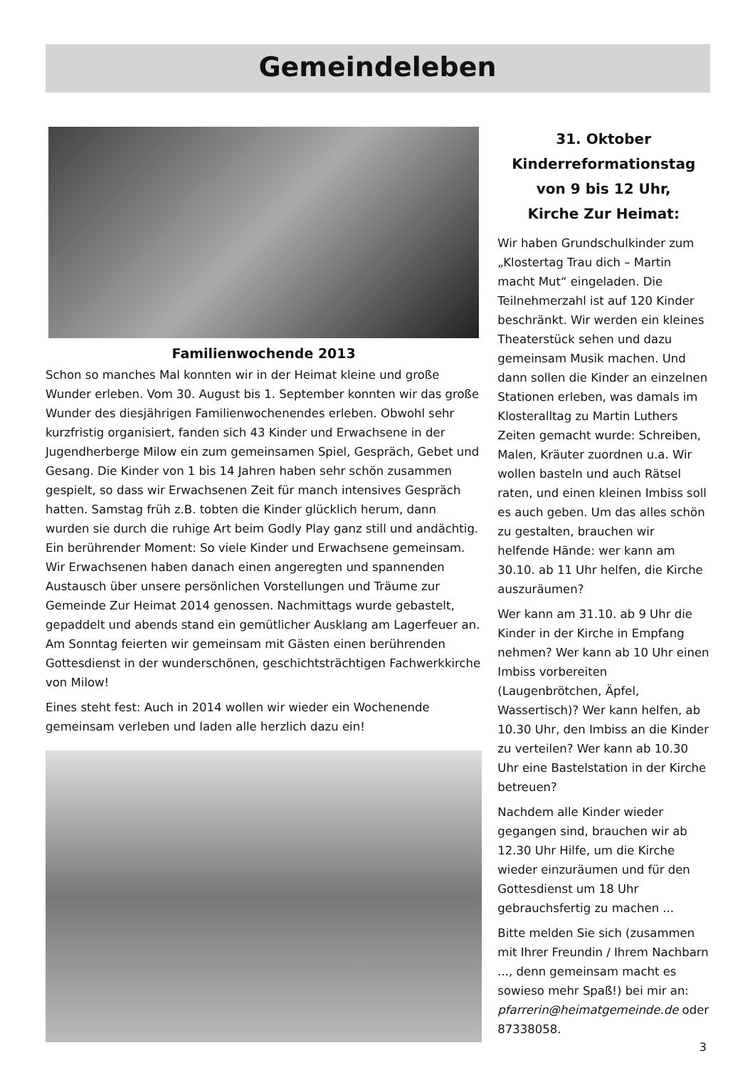Gemeindeleben
Familienwochende 2013
Schon so manches Mal konnten wir in der Heimat kleine und große Wunder erleben. Vom 30. August bis 1. September konnten wir das große Wunder des diesjährigen Familienwochenendes erleben. Obwohl sehr kurzfristig organisiert, fanden sich 43 Kinder und Erwachsene in der Jugendherberge Milow ein zum gemeinsamen Spiel, Gespräch, Gebet und Gesang. Die Kinder von 1 bis 14 Jahren haben sehr schön zusammen gespielt, so dass wir Erwachsenen Zeit für manch intensives Gespräch hatten. Samstag früh z.B. tobten die Kinder glücklich herum, dann wurden sie durch die ruhige Art beim Godly Play ganz still und andächtig. Ein berührender Moment: So viele Kinder und Erwachsene gemeinsam. Wir Erwachsenen haben danach einen angeregten und spannenden Austausch über unsere persönlichen Vorstellungen und Träume zur Gemeinde Zur Heimat 2014 genossen. Nachmittags wurde gebastelt, gepaddelt und abends stand ein gemütlicher Ausklang am Lagerfeuer an. Am Sonntag feierten wir gemeinsam mit Gästen einen berührenden Gottesdienst in der wunderschönen, geschichtsträchtigen Fachwerkkirche von Milow!
Eines steht fest: Auch in 2014 wollen wir wieder ein Wochenende gemeinsam verleben und laden alle herzlich dazu ein!
31. Oktober
Kinderreformationstag
von 9 bis 12 Uhr,
Kirche Zur Heimat:
Wir haben Grundschulkinder zum „Klostertag Trau dich – Martin macht Mut“ eingeladen. Die Teilnehmerzahl ist auf 120 Kinder beschränkt. Wir werden ein kleines Theaterstück sehen und dazu gemeinsam Musik machen. Und dann sollen die Kinder an einzelnen Stationen erleben, was damals im Klosteralltag zu Martin Luthers Zeiten gemacht wurde: Schreiben, Malen, Kräuter zuordnen u.a. Wir wollen basteln und auch Rätsel raten, und einen kleinen Imbiss soll es auch geben. Um das alles schön zu gestalten, brauchen wir helfende Hände: wer kann am 30.10. ab 11 Uhr helfen, die Kirche auszuräumen?
Wer kann am 31.10. ab 9 Uhr die Kinder in der Kirche in Empfang nehmen? Wer kann ab 10 Uhr einen Imbiss vorbereiten (Laugenbrötchen, Äpfel, Wassertisch)? Wer kann helfen, ab 10.30 Uhr, den Imbiss an die Kinder zu verteilen? Wer kann ab 10.30 Uhr eine Bastelstation in der Kirche betreuen?
Nachdem alle Kinder wieder gegangen sind, brauchen wir ab 12.30 Uhr Hilfe, um die Kirche wieder einzuräumen und für den Gottesdienst um 18 Uhr gebrauchsfertig zu machen ...
Bitte melden Sie sich (zusammen mit Ihrer Freundin / Ihrem Nachbarn ..., denn gemeinsam macht es sowieso mehr Spaß!) bei mir an: pfarrerin@heimatgemeinde.de oder 87338058.
3